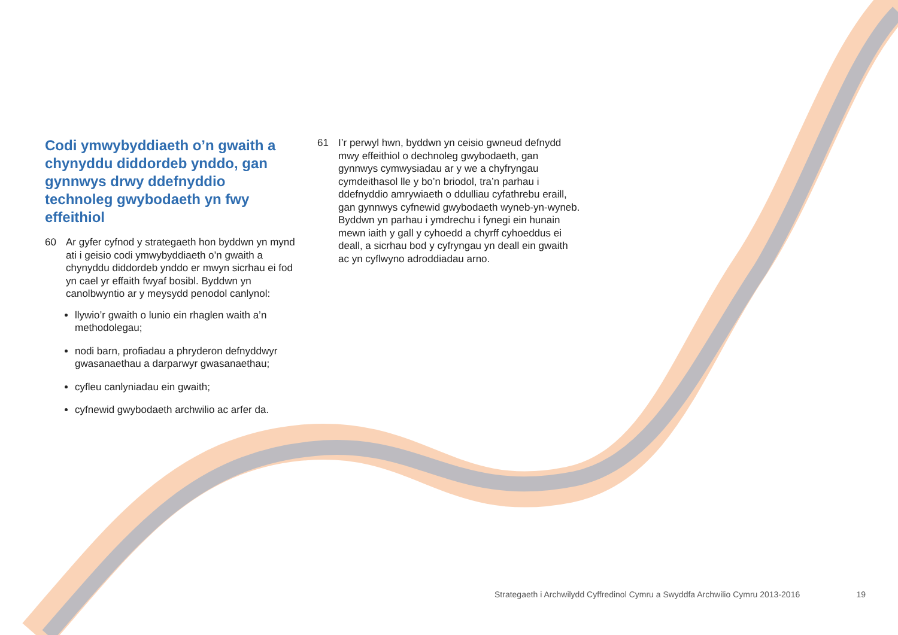Codi ymwybyddiaeth o’n gwaith a chynyddu diddordeb ynddo, gan gynnwys drwy ddefnyddio technoleg gwybodaeth yn fwy effeithiol
60 Ar gyfer cyfnod y strategaeth hon byddwn yn mynd ati i geisio codi ymwybyddiaeth o’n gwaith a chynyddu diddordeb ynddo er mwyn sicrhau ei fod yn cael yr effaith fwyaf bosibl. Byddwn yn canolbwyntio ar y meysydd penodol canlynol:
llywio’r gwaith o lunio ein rhaglen waith a’n methodolegau;
nodi barn, profiadau a phryderon defnyddwyr gwasanaethau a darparwyr gwasanaethau;
cyfleu canlyniadau ein gwaith;
cyfnewid gwybodaeth archwilio ac arfer da.
61 I’r perwyl hwn, byddwn yn ceisio gwneud defnydd mwy effeithiol o dechnoleg gwybodaeth, gan gynnwys cymwysiadau ar y we a chyfryngau cymdeithasol lle y bo’n briodol, tra’n parhau i ddefnyddio amrywiaeth o ddulliau cyfathrebu eraill, gan gynnwys cyfnewid gwybodaeth wyneb-yn-wyneb. Byddwn yn parhau i ymdrechu i fynegi ein hunain mewn iaith y gall y cyhoedd a chyrff cyhoeddus ei deall, a sicrhau bod y cyfryngau yn deall ein gwaith ac yn cyflwyno adroddiadau arno.
Strategaeth i Archwilydd Cyffredinol Cymru a Swyddfa Archwilio Cymru 2013-2016 19